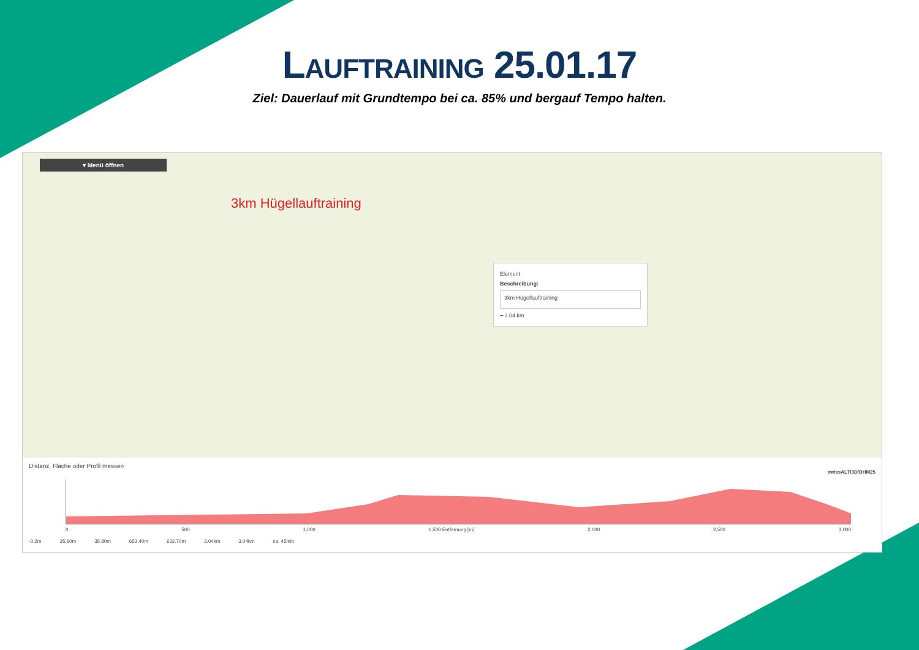LAUFTRAINING 25.01.17
Ziel: Dauerlauf mit Grundtempo bei ca. 85% und bergauf Tempo halten.
▾ Menü öffnen
3km Hügellauftraining
Element
Beschreibung:
3km Hügellauftraining
━ 3.04 km
Distanz, Fläche oder Profil messen
swissALTI3D/DHM25
0 500 1,000 1,500 Entfernung [m] 2,000 2,500 3,000
-0.2m 35.60m 35.80m 653.40m 632.70m 3.04km 3.04km ca. 45min